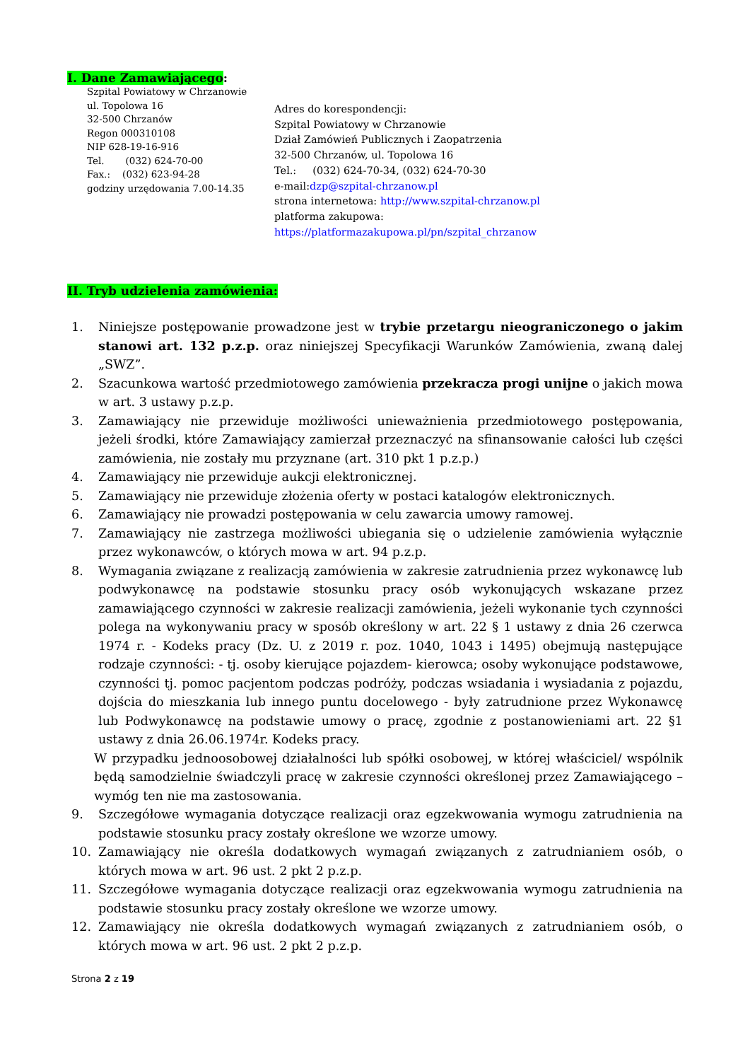I. Dane Zamawiającego:
Szpital Powiatowy w Chrzanowie
ul. Topolowa 16
32-500 Chrzanów
Regon 000310108
NIP 628-19-16-916
Tel. (032) 624-70-00
Fax.: (032) 623-94-28
godziny urzędowania 7.00-14.35
Adres do korespondencji:
Szpital Powiatowy w Chrzanowie
Dział Zamówień Publicznych i Zaopatrzenia
32-500 Chrzanów, ul. Topolowa 16
Tel.: (032) 624-70-34, (032) 624-70-30
e-mail:dzp@szpital-chrzanow.pl
strona internetowa: http://www.szpital-chrzanow.pl
platforma zakupowa:
https://platformazakupowa.pl/pn/szpital_chrzanow
II. Tryb udzielenia zamówienia:
1. Niniejsze postępowanie prowadzone jest w trybie przetargu nieograniczonego o jakim stanowi art. 132 p.z.p. oraz niniejszej Specyfikacji Warunków Zamówienia, zwaną dalej „SWZ”.
2. Szacunkowa wartość przedmiotowego zamówienia przekracza progi unijne o jakich mowa w art. 3 ustawy p.z.p.
3. Zamawiający nie przewiduje możliwości unieważnienia przedmiotowego postępowania, jeżeli środki, które Zamawiający zamierzał przeznaczyć na sfinansowanie całości lub części zamówienia, nie zostały mu przyznane (art. 310 pkt 1 p.z.p.)
4. Zamawiający nie przewiduje aukcji elektronicznej.
5. Zamawiający nie przewiduje złożenia oferty w postaci katalogów elektronicznych.
6. Zamawiający nie prowadzi postępowania w celu zawarcia umowy ramowej.
7. Zamawiający nie zastrzega możliwości ubiegania się o udzielenie zamówienia wyłącznie przez wykonawców, o których mowa w art. 94 p.z.p.
8. Wymagania związane z realizacją zamówienia w zakresie zatrudnienia przez wykonawcę lub podwykonawcę na podstawie stosunku pracy osób wykonujących wskazane przez zamawiającego czynności w zakresie realizacji zamówienia, jeżeli wykonanie tych czynności polega na wykonywaniu pracy w sposób określony w art. 22 § 1 ustawy z dnia 26 czerwca 1974 r. - Kodeks pracy (Dz. U. z 2019 r. poz. 1040, 1043 i 1495) obejmują następujące rodzaje czynności: - tj. osoby kierujące pojazdem- kierowca; osoby wykonujące podstawowe, czynności tj. pomoc pacjentom podczas podróży, podczas wsiadania i wysiadania z pojazdu, dojścia do mieszkania lub innego puntu docelowego - były zatrudnione przez Wykonawcę lub Podwykonawcę na podstawie umowy o pracę, zgodnie z postanowieniami art. 22 §1 ustawy z dnia 26.06.1974r. Kodeks pracy.
W przypadku jednoosobowej działalności lub spółki osobowej, w której właściciel/ wspólnik będą samodzielnie świadczyli pracę w zakresie czynności określonej przez Zamawiającego – wymóg ten nie ma zastosowania.
9. Szczegółowe wymagania dotyczące realizacji oraz egzekwowania wymogu zatrudnienia na podstawie stosunku pracy zostały określone we wzorze umowy.
10. Zamawiający nie określa dodatkowych wymagań związanych z zatrudnianiem osób, o których mowa w art. 96 ust. 2 pkt 2 p.z.p.
11. Szczegółowe wymagania dotyczące realizacji oraz egzekwowania wymogu zatrudnienia na podstawie stosunku pracy zostały określone we wzorze umowy.
12. Zamawiający nie określa dodatkowych wymagań związanych z zatrudnianiem osób, o których mowa w art. 96 ust. 2 pkt 2 p.z.p.
Strona 2 z 19